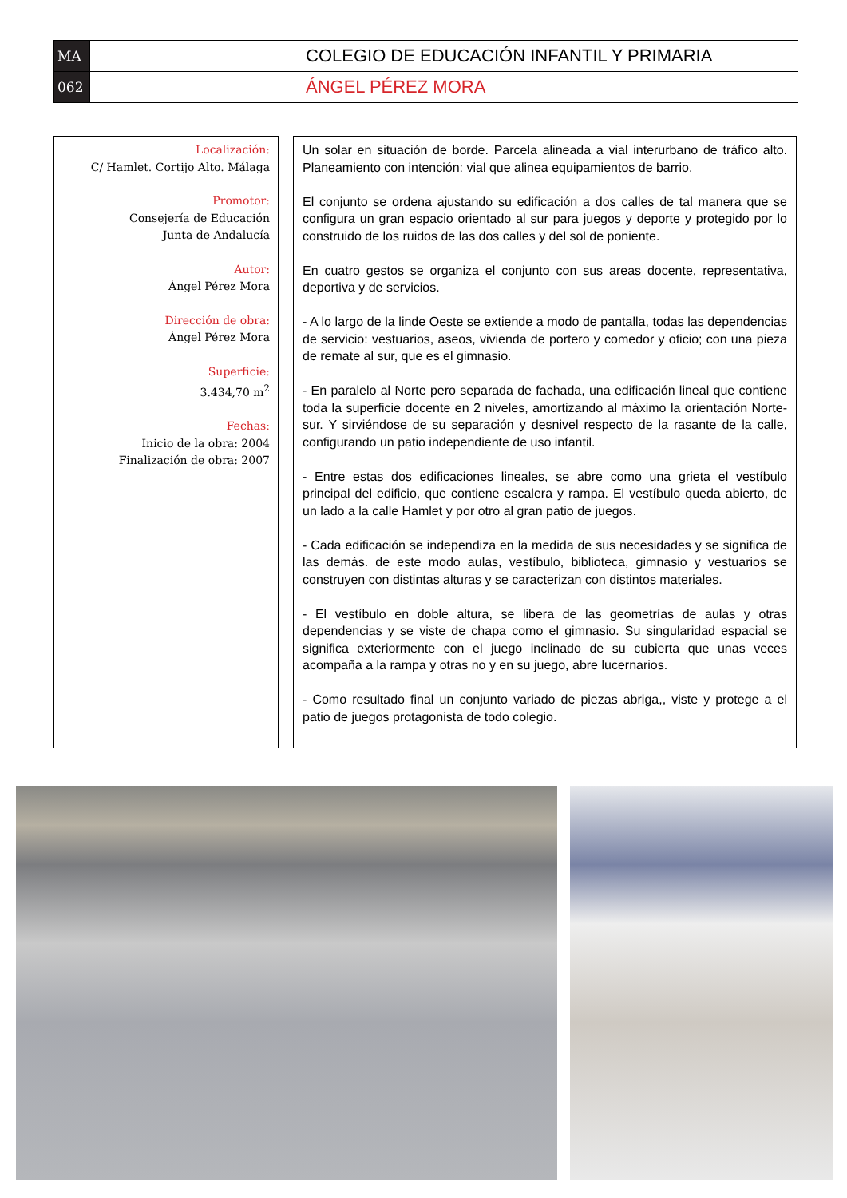MA
COLEGIO DE EDUCACIÓN INFANTIL Y PRIMARIA
062
ÁNGEL PÉREZ MORA
Localización:
C/ Hamlet. Cortijo Alto. Málaga
Promotor:
Consejería de Educación
Junta de Andalucía
Autor:
Ángel Pérez Mora
Dirección de obra:
Ángel Pérez Mora
Superficie:
3.434,70 m<sup>2</sup>
Fechas:
Inicio de la obra: 2004
Finalización de obra: 2007
Un solar en situación de borde. Parcela alineada a vial interurbano de tráfico alto. Planeamiento con intención: vial que alinea equipamientos de barrio.
El conjunto se ordena ajustando su edificación a dos calles de tal manera que se configura un gran espacio orientado al sur para juegos y deporte y protegido por lo construido de los ruidos de las dos calles y del sol de poniente.
En cuatro gestos se organiza el conjunto con sus areas docente, representativa, deportiva y de servicios.
- A lo largo de la linde Oeste se extiende a modo de pantalla, todas las dependencias de servicio: vestuarios, aseos, vivienda de portero y comedor y oficio; con una pieza de remate al sur, que es el gimnasio.
- En paralelo al Norte pero separada de fachada, una edificación lineal que contiene toda la superficie docente en 2 niveles, amortizando al máximo la orientación Norte-sur. Y sirviéndose de su separación y desnivel respecto de la rasante de la calle, configurando un patio independiente de uso infantil.
- Entre estas dos edificaciones lineales, se abre como una grieta el vestíbulo principal del edificio, que contiene escalera y rampa. El vestíbulo queda abierto, de un lado a la calle Hamlet y por otro al gran patio de juegos.
- Cada edificación se independiza en la medida de sus necesidades y se significa de las demás. de este modo aulas, vestíbulo, biblioteca, gimnasio y vestuarios se construyen con distintas alturas y se caracterizan con distintos materiales.
- El vestíbulo en doble altura, se libera de las geometrías de aulas y otras dependencias y se viste de chapa como el gimnasio. Su singularidad espacial se significa exteriormente con el juego inclinado de su cubierta que unas veces acompaña a la rampa y otras no y en su juego, abre lucernarios.
- Como resultado final un conjunto variado de piezas abriga,, viste y protege a el patio de juegos protagonista de todo colegio.